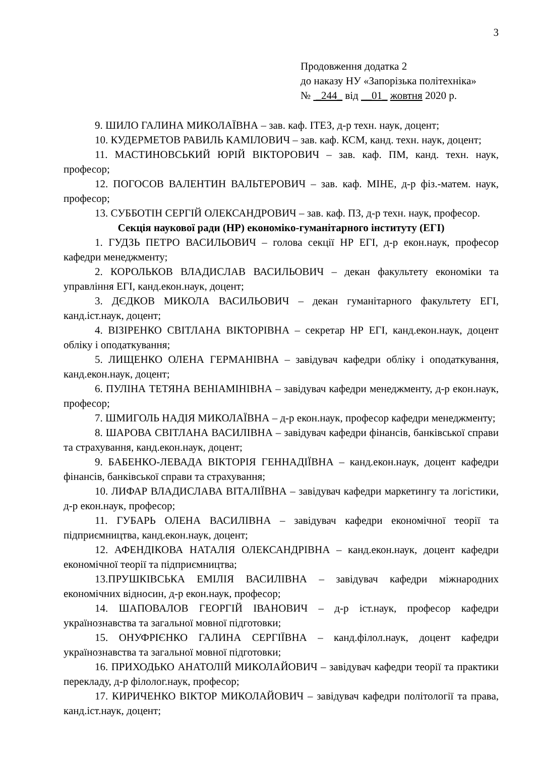3
Продовження додатка 2
до наказу НУ «Запорізька політехніка»
№ _244_ від __01_ жовтня 2020 р.
9. ШИЛО ГАЛИНА МИКОЛАЇВНА – зав. каф. ІТЕЗ, д-р техн. наук, доцент;
10. КУДЕРМЕТОВ РАВИЛЬ КАМІЛОВИЧ – зав. каф. КСМ, канд. техн. наук, доцент;
11. МАСТИНОВСЬКИЙ ЮРІЙ ВІКТОРОВИЧ – зав. каф. ПМ, канд. техн. наук, професор;
12. ПОГОСОВ ВАЛЕНТИН ВАЛЬТЕРОВИЧ – зав. каф. МІНЕ, д-р фіз.-матем. наук, професор;
13. СУББОТІН СЕРГІЙ ОЛЕКСАНДРОВИЧ – зав. каф. ПЗ, д-р техн. наук, професор.
Секція наукової ради (НР) економіко-гуманітарного інституту (ЕГІ)
1. ГУДЗЬ ПЕТРО ВАСИЛЬОВИЧ – голова секції НР ЕГІ, д-р екон.наук, професор кафедри менеджменту;
2. КОРОЛЬКОВ ВЛАДИСЛАВ ВАСИЛЬОВИЧ – декан факультету економіки та управління ЕГІ, канд.екон.наук, доцент;
3. ДЄДКОВ МИКОЛА ВАСИЛЬОВИЧ – декан гуманітарного факультету ЕГІ, канд.іст.наук, доцент;
4. ВІЗІРЕНКО СВІТЛАНА ВІКТОРІВНА – секретар НР ЕГІ, канд.екон.наук, доцент обліку і оподаткування;
5. ЛИЩЕНКО ОЛЕНА ГЕРМАНІВНА – завідувач кафедри обліку і оподаткування, канд.екон.наук, доцент;
6. ПУЛІНА ТЕТЯНА ВЕНІАМІНІВНА – завідувач кафедри менеджменту, д-р екон.наук, професор;
7. ШМИГОЛЬ НАДІЯ МИКОЛАЇВНА – д-р екон.наук, професор кафедри менеджменту;
8. ШАРОВА СВІТЛАНА ВАСИЛІВНА – завідувач кафедри фінансів, банківської справи та страхування, канд.екон.наук, доцент;
9. БАБЕНКО-ЛЕВАДА ВІКТОРІЯ ГЕННАДІЇВНА – канд.екон.наук, доцент кафедри фінансів, банківської справи та страхування;
10. ЛИФАР ВЛАДИСЛАВА ВІТАЛІЇВНА – завідувач кафедри маркетингу та логістики, д-р екон.наук, професор;
11. ГУБАРЬ ОЛЕНА ВАСИЛІВНА – завідувач кафедри економічної теорії та підприємництва, канд.екон.наук, доцент;
12. АФЕНДІКОВА НАТАЛІЯ ОЛЕКСАНДРІВНА – канд.екон.наук, доцент кафедри економічної теорії та підприємництва;
13.ПРУШКІВСЬКА ЕМІЛІЯ ВАСИЛІВНА – завідувач кафедри міжнародних економічних відносин, д-р екон.наук, професор;
14. ШАПОВАЛОВ ГЕОРГІЙ ІВАНОВИЧ – д-р іст.наук, професор кафедри українознавства та загальної мовної підготовки;
15. ОНУФРІЄНКО ГАЛИНА СЕРГІЇВНА – канд.філол.наук, доцент кафедри українознавства та загальної мовної підготовки;
16. ПРИХОДЬКО АНАТОЛІЙ МИКОЛАЙОВИЧ – завідувач кафедри теорії та практики перекладу, д-р філолог.наук, професор;
17. КИРИЧЕНКО ВІКТОР МИКОЛАЙОВИЧ – завідувач кафедри політології та права, канд.іст.наук, доцент;